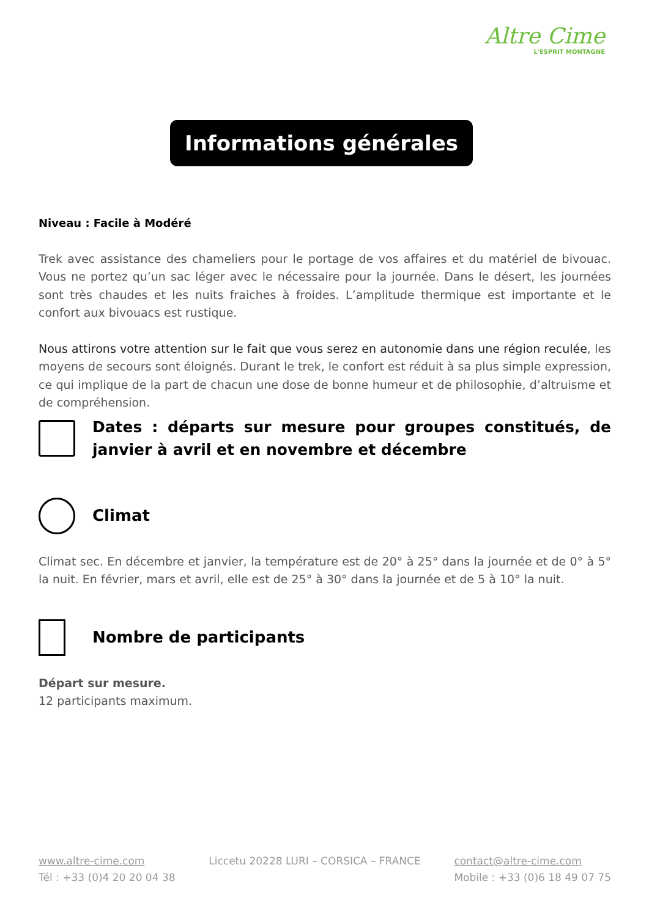Altre Cime
L'ESPRIT MONTAGNE
Informations générales
Niveau : Facile à Modéré
Trek avec assistance des chameliers pour le portage de vos affaires et du matériel de bivouac. Vous ne portez qu’un sac léger avec le nécessaire pour la journée. Dans le désert, les journées sont très chaudes et les nuits fraiches à froides. L’amplitude thermique est importante et le confort aux bivouacs est rustique.
Nous attirons votre attention sur le fait que vous serez en autonomie dans une région reculée, les moyens de secours sont éloignés. Durant le trek, le confort est réduit à sa plus simple expression, ce qui implique de la part de chacun une dose de bonne humeur et de philosophie, d’altruisme et de compréhension.
Dates : départs sur mesure pour groupes constitués, de janvier à avril et en novembre et décembre
Climat
Climat sec. En décembre et janvier, la température est de 20° à 25° dans la journée et de 0° à 5° la nuit. En février, mars et avril, elle est de 25° à 30° dans la journée et de 5 à 10° la nuit.
Nombre de participants
Départ sur mesure.
12 participants maximum.
www.altre-cime.com
Tél : +33 (0)4 20 20 04 38
Liccetu 20228 LURI – CORSICA – FRANCE
contact@altre-cime.com
Mobile : +33 (0)6 18 49 07 75